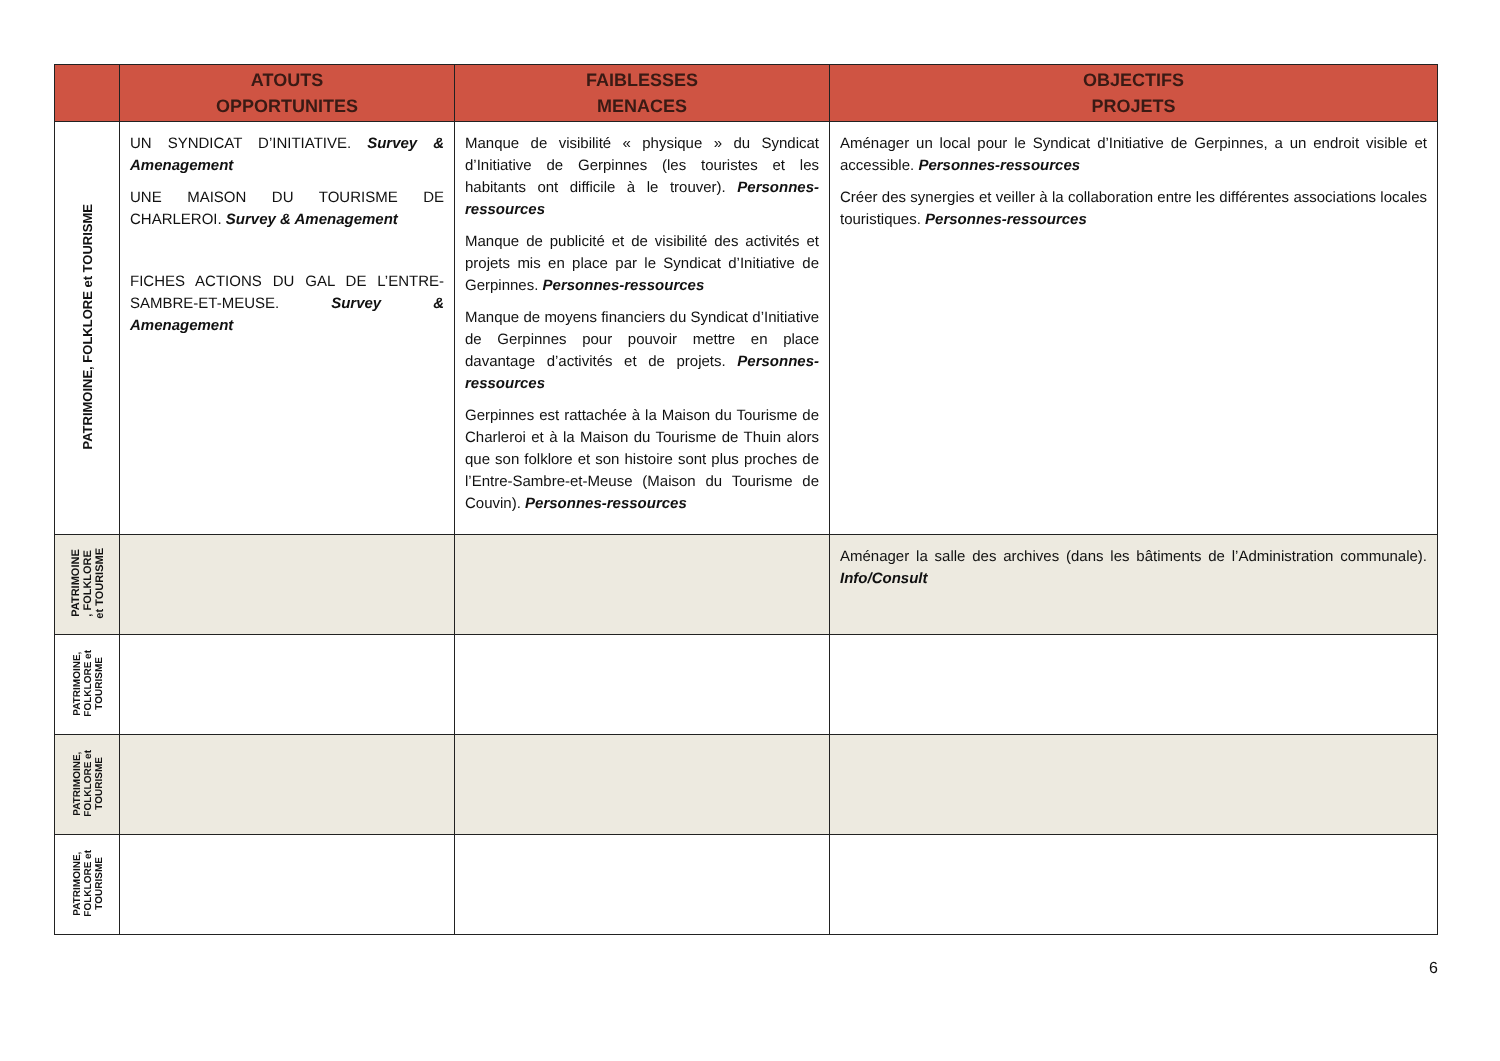| | ATOUTS OPPORTUNITES | FAIBLESSES MENACES | OBJECTIFS PROJETS |
| --- | --- | --- | --- |
| PATRIMOINE, FOLKLORE et TOURISME | UN SYNDICAT D’INITIATIVE. Survey & Amenagement UNE MAISON DU TOURISME DE CHARLEROI. Survey & Amenagement FICHES ACTIONS DU GAL DE L’ENTRE-SAMBRE-ET-MEUSE. Survey & Amenagement | Manque de visibilité « physique » du Syndicat d’Initiative de Gerpinnes (les touristes et les habitants ont difficile à le trouver). Personnes-ressources Manque de publicité et de visibilité des activités et projets mis en place par le Syndicat d’Initiative de Gerpinnes. Personnes-ressources Manque de moyens financiers du Syndicat d’Initiative de Gerpinnes pour pouvoir mettre en place davantage d’activités et de projets. Personnes-ressources Gerpinnes est rattachée à la Maison du Tourisme de Charleroi et à la Maison du Tourisme de Thuin alors que son folklore et son histoire sont plus proches de l’Entre-Sambre-et-Meuse (Maison du Tourisme de Couvin). Personnes-ressources | Aménager un local pour le Syndicat d’Initiative de Gerpinnes, a un endroit visible et accessible. Personnes-ressources Créer des synergies et veiller à la collaboration entre les différentes associations locales touristiques. Personnes-ressources |
| PATRIMOINE , FOLKLORE et TOURISME | | | Aménager la salle des archives (dans les bâtiments de l’Administration communale). Info/Consult |
| PATRIMOINE, FOLKLORE et TOURISME | | | |
| PATRIMOINE, FOLKLORE et TOURISME | | | |
| PATRIMOINE, FOLKLORE et TOURISME | | | |
6